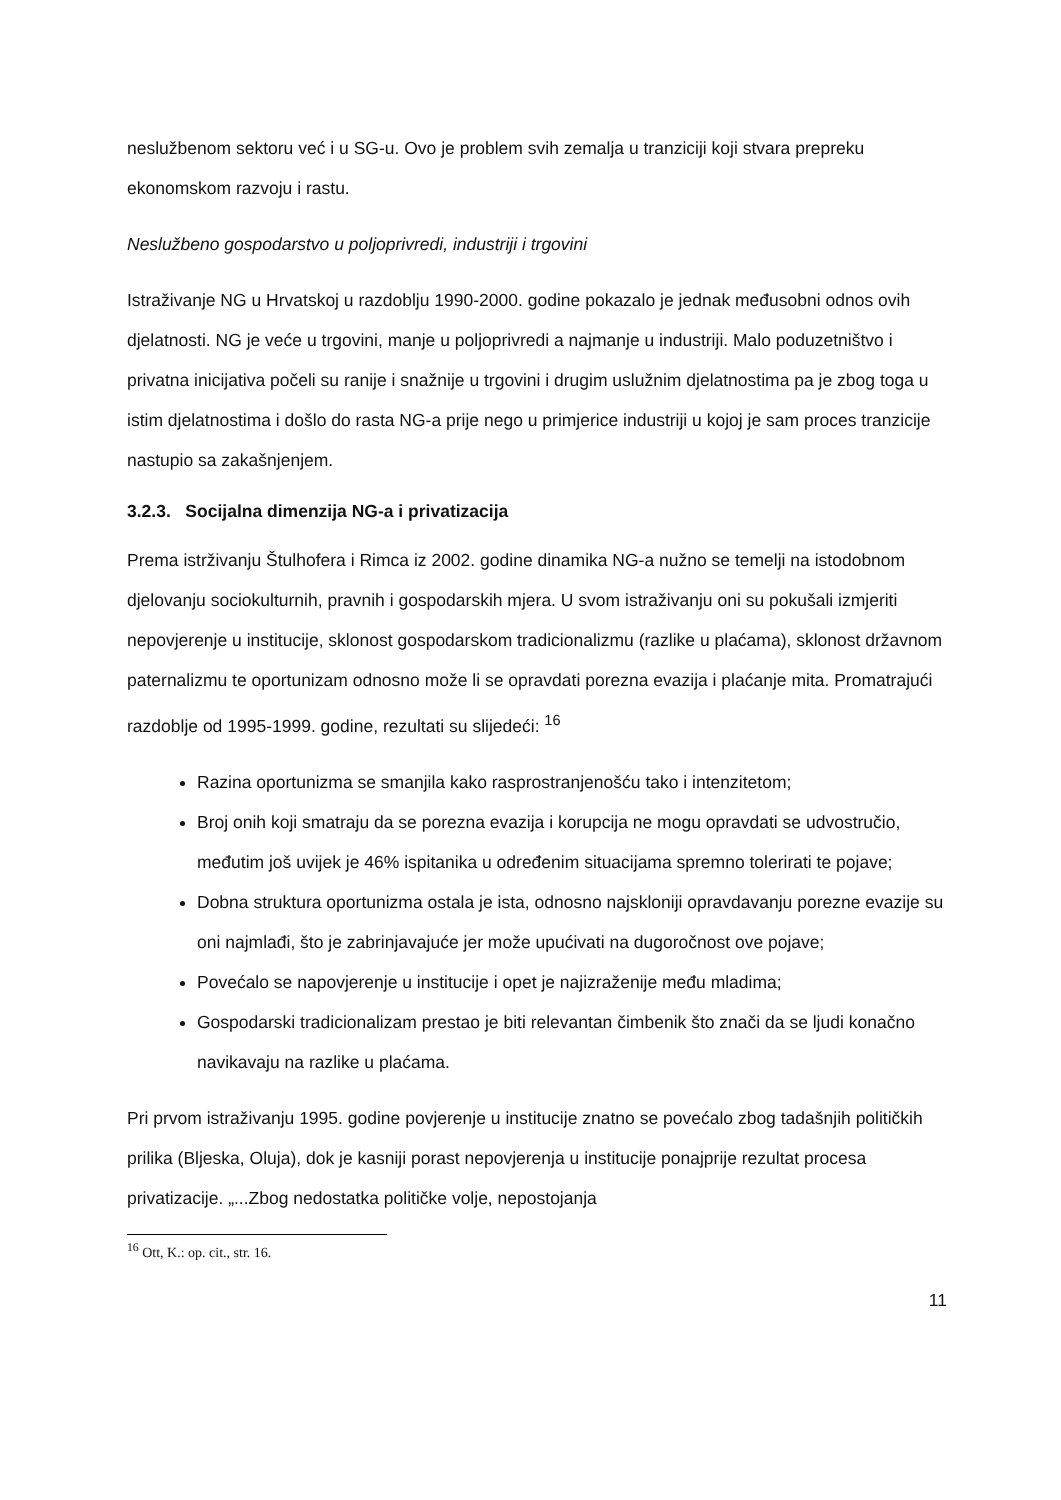neslužbenom sektoru već i u SG-u. Ovo je problem svih zemalja u tranziciji koji stvara prepreku ekonomskom razvoju i rastu.
Neslužbeno gospodarstvo u poljoprivredi, industriji i trgovini
Istraživanje NG u Hrvatskoj u razdoblju 1990-2000. godine pokazalo je jednak međusobni odnos ovih djelatnosti. NG je veće u trgovini, manje u poljoprivredi a najmanje u industriji. Malo poduzetništvo i privatna inicijativa počeli su ranije i snažnije u trgovini i drugim uslužnim djelatnostima pa je zbog toga u istim djelatnostima i došlo do rasta NG-a prije nego u primjerice industriji u kojoj je sam proces tranzicije nastupio sa zakašnjenjem.
3.2.3. Socijalna dimenzija NG-a i privatizacija
Prema istrživanju Štulhofera i Rimca iz 2002. godine dinamika NG-a nužno se temelji na istodobnom djelovanju sociokulturnih, pravnih i gospodarskih mjera. U svom istraživanju oni su pokušali izmjeriti nepovjerenje u institucije, sklonost gospodarskom tradicionalizmu (razlike u plaćama), sklonost državnom paternalizmu te oportunizam odnosno može li se opravdati porezna evazija i plaćanje mita. Promatrajući razdoblje od 1995-1999. godine, rezultati su slijedeći: <sup>16</sup>
Razina oportunizma se smanjila kako rasprostranjenošću tako i intenzitetom;
Broj onih koji smatraju da se porezna evazija i korupcija ne mogu opravdati se udvostručio, međutim još uvijek je 46% ispitanika u određenim situacijama spremno tolerirati te pojave;
Dobna struktura oportunizma ostala je ista, odnosno najskloniji opravdavanju porezne evazije su oni najmlađi, što je zabrinjavajuće jer može upućivati na dugoročnost ove pojave;
Povećalo se napovjerenje u institucije i opet je najizraženije među mladima;
Gospodarski tradicionalizam prestao je biti relevantan čimbenik što znači da se ljudi konačno navikavaju na razlike u plaćama.
Pri prvom istraživanju 1995. godine povjerenje u institucije znatno se povećalo zbog tadašnjih političkih prilika (Bljeska, Oluja), dok je kasniji porast nepovjerenja u institucije ponajprije rezultat procesa privatizacije. „...Zbog nedostatka političke volje, nepostojanja
<sup>16</sup> Ott, K.: op. cit., str. 16.
11